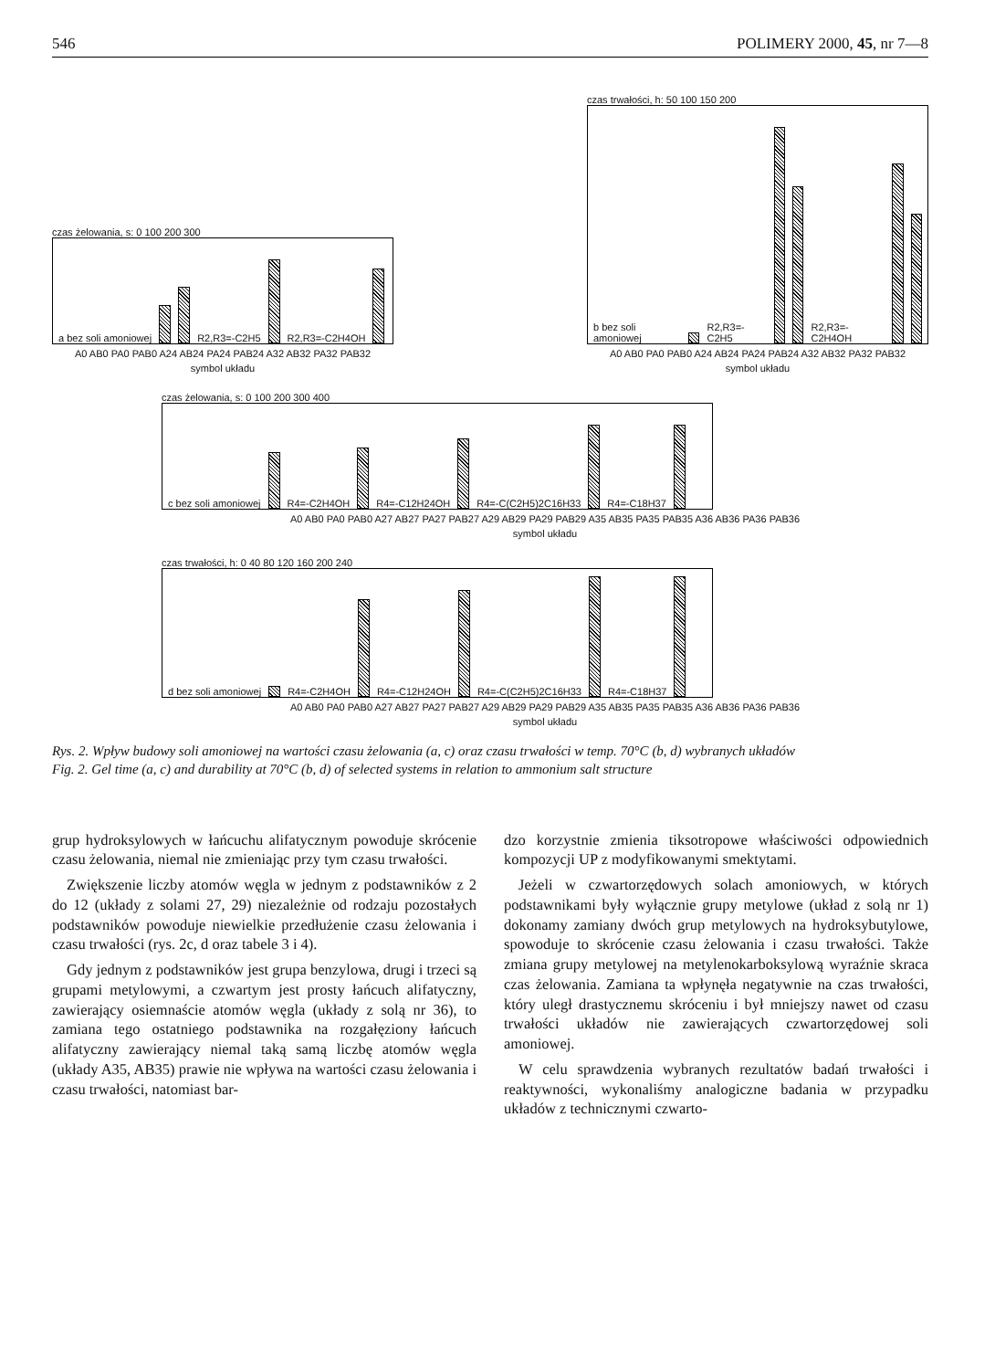546 POLIMERY 2000, 45, nr 7—8
czas żelowania, s: 0 100 200 300
a bez soli amoniowej R2,R3=-C2H5 R2,R3=-C2H4OH
A0 AB0 PA0 PAB0 A24 AB24 PA24 PAB24 A32 AB32 PA32 PAB32
symbol układu
czas trwałości, h: 50 100 150 200
b bez soli amoniowej R2,R3=-C2H5 R2,R3=-C2H4OH
A0 AB0 PA0 PAB0 A24 AB24 PA24 PAB24 A32 AB32 PA32 PAB32
symbol układu
czas żelowania, s: 0 100 200 300 400
c bez soli amoniowej R4=-C2H4OH R4=-C12H24OH R4=-C(C2H5)2C16H33 R4=-C18H37
A0 AB0 PA0 PAB0 A27 AB27 PA27 PAB27 A29 AB29 PA29 PAB29 A35 AB35 PA35 PAB35 A36 AB36 PA36 PAB36
symbol układu
czas trwałości, h: 0 40 80 120 160 200 240
d bez soli amoniowej R4=-C2H4OH R4=-C12H24OH R4=-C(C2H5)2C16H33 R4=-C18H37
A0 AB0 PA0 PAB0 A27 AB27 PA27 PAB27 A29 AB29 PA29 PAB29 A35 AB35 PA35 PAB35 A36 AB36 PA36 PAB36
symbol układu
Rys. 2. Wpływ budowy soli amoniowej na wartości czasu żelowania (a, c) oraz czasu trwałości w temp. 70°C (b, d) wybranych układów
Fig. 2. Gel time (a, c) and durability at 70°C (b, d) of selected systems in relation to ammonium salt structure
grup hydroksylowych w łańcuchu alifatycznym powoduje skrócenie czasu żelowania, niemal nie zmieniając przy tym czasu trwałości.
Zwiększenie liczby atomów węgla w jednym z podstawników z 2 do 12 (układy z solami 27, 29) niezależnie od rodzaju pozostałych podstawników powoduje niewielkie przedłużenie czasu żelowania i czasu trwałości (rys. 2c, d oraz tabele 3 i 4).
Gdy jednym z podstawników jest grupa benzylowa, drugi i trzeci są grupami metylowymi, a czwartym jest prosty łańcuch alifatyczny, zawierający osiemnaście atomów węgla (układy z solą nr 36), to zamiana tego ostatniego podstawnika na rozgałęziony łańcuch alifatyczny zawierający niemal taką samą liczbę atomów węgla (układy A35, AB35) prawie nie wpływa na wartości czasu żelowania i czasu trwałości, natomiast bar-
dzo korzystnie zmienia tiksotropowe właściwości odpowiednich kompozycji UP z modyfikowanymi smektytami.
Jeżeli w czwartorzędowych solach amoniowych, w których podstawnikami były wyłącznie grupy metylowe (układ z solą nr 1) dokonamy zamiany dwóch grup metylowych na hydroksybutylowe, spowoduje to skrócenie czasu żelowania i czasu trwałości. Także zmiana grupy metylowej na metylenokarboksylową wyraźnie skraca czas żelowania. Zamiana ta wpłynęła negatywnie na czas trwałości, który uległ drastycznemu skróceniu i był mniejszy nawet od czasu trwałości układów nie zawierających czwartorzędowej soli amoniowej.
W celu sprawdzenia wybranych rezultatów badań trwałości i reaktywności, wykonaliśmy analogiczne badania w przypadku układów z technicznymi czwarto-